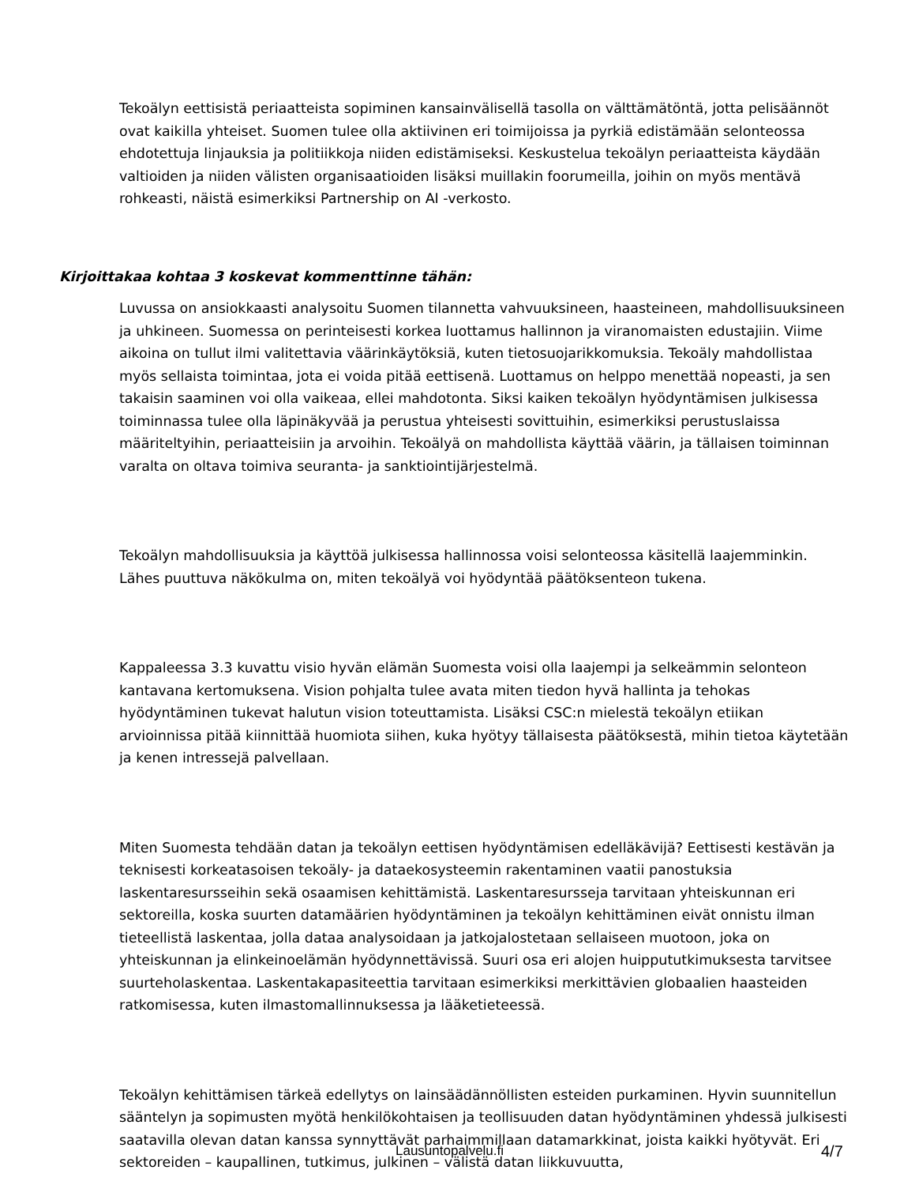Tekoälyn eettisistä periaatteista sopiminen kansainvälisellä tasolla on välttämätöntä, jotta pelisäännöt ovat kaikilla yhteiset. Suomen tulee olla aktiivinen eri toimijoissa ja pyrkiä edistämään selonteossa ehdotettuja linjauksia ja politiikkoja niiden edistämiseksi. Keskustelua tekoälyn periaatteista käydään valtioiden ja niiden välisten organisaatioiden lisäksi muillakin foorumeilla, joihin on myös mentävä rohkeasti, näistä esimerkiksi Partnership on AI -verkosto.
Kirjoittakaa kohtaa 3 koskevat kommenttinne tähän:
Luvussa on ansiokkaasti analysoitu Suomen tilannetta vahvuuksineen, haasteineen, mahdollisuuksineen ja uhkineen. Suomessa on perinteisesti korkea luottamus hallinnon ja viranomaisten edustajiin. Viime aikoina on tullut ilmi valitettavia väärinkäytöksiä, kuten tietosuojarikkomuksia. Tekoäly mahdollistaa myös sellaista toimintaa, jota ei voida pitää eettisenä. Luottamus on helppo menettää nopeasti, ja sen takaisin saaminen voi olla vaikeaa, ellei mahdotonta. Siksi kaiken tekoälyn hyödyntämisen julkisessa toiminnassa tulee olla läpinäkyvää ja perustua yhteisesti sovittuihin, esimerkiksi perustuslaissa määriteltyihin, periaatteisiin ja arvoihin. Tekoälyä on mahdollista käyttää väärin, ja tällaisen toiminnan varalta on oltava toimiva seuranta- ja sanktiointijärjestelmä.
Tekoälyn mahdollisuuksia ja käyttöä julkisessa hallinnossa voisi selonteossa käsitellä laajemminkin. Lähes puuttuva näkökulma on, miten tekoälyä voi hyödyntää päätöksenteon tukena.
Kappaleessa 3.3 kuvattu visio hyvän elämän Suomesta voisi olla laajempi ja selkeämmin selonteon kantavana kertomuksena. Vision pohjalta tulee avata miten tiedon hyvä hallinta ja tehokas hyödyntäminen tukevat halutun vision toteuttamista. Lisäksi CSC:n mielestä tekoälyn etiikan arvioinnissa pitää kiinnittää huomiota siihen, kuka hyötyy tällaisesta päätöksestä, mihin tietoa käytetään ja kenen intressejä palvellaan.
Miten Suomesta tehdään datan ja tekoälyn eettisen hyödyntämisen edelläkävijä? Eettisesti kestävän ja teknisesti korkeatasoisen tekoäly- ja dataekosysteemin rakentaminen vaatii panostuksia laskentaresursseihin sekä osaamisen kehittämistä. Laskentaresursseja tarvitaan yhteiskunnan eri sektoreilla, koska suurten datamäärien hyödyntäminen ja tekoälyn kehittäminen eivät onnistu ilman tieteellistä laskentaa, jolla dataa analysoidaan ja jatkojalostetaan sellaiseen muotoon, joka on yhteiskunnan ja elinkeinoelämän hyödynnettävissä. Suuri osa eri alojen huippututkimuksesta tarvitsee suurteholaskentaa. Laskentakapasiteettia tarvitaan esimerkiksi merkittävien globaalien haasteiden ratkomisessa, kuten ilmastomallinnuksessa ja lääketieteessä.
Tekoälyn kehittämisen tärkeä edellytys on lainsäädännöllisten esteiden purkaminen. Hyvin suunnitellun sääntelyn ja sopimusten myötä henkilökohtaisen ja teollisuuden datan hyödyntäminen yhdessä julkisesti saatavilla olevan datan kanssa synnyttävät parhaimmillaan datamarkkinat, joista kaikki hyötyvät. Eri sektoreiden – kaupallinen, tutkimus, julkinen – välistä datan liikkuvuutta,
Lausuntopalvelu.fi 4/7